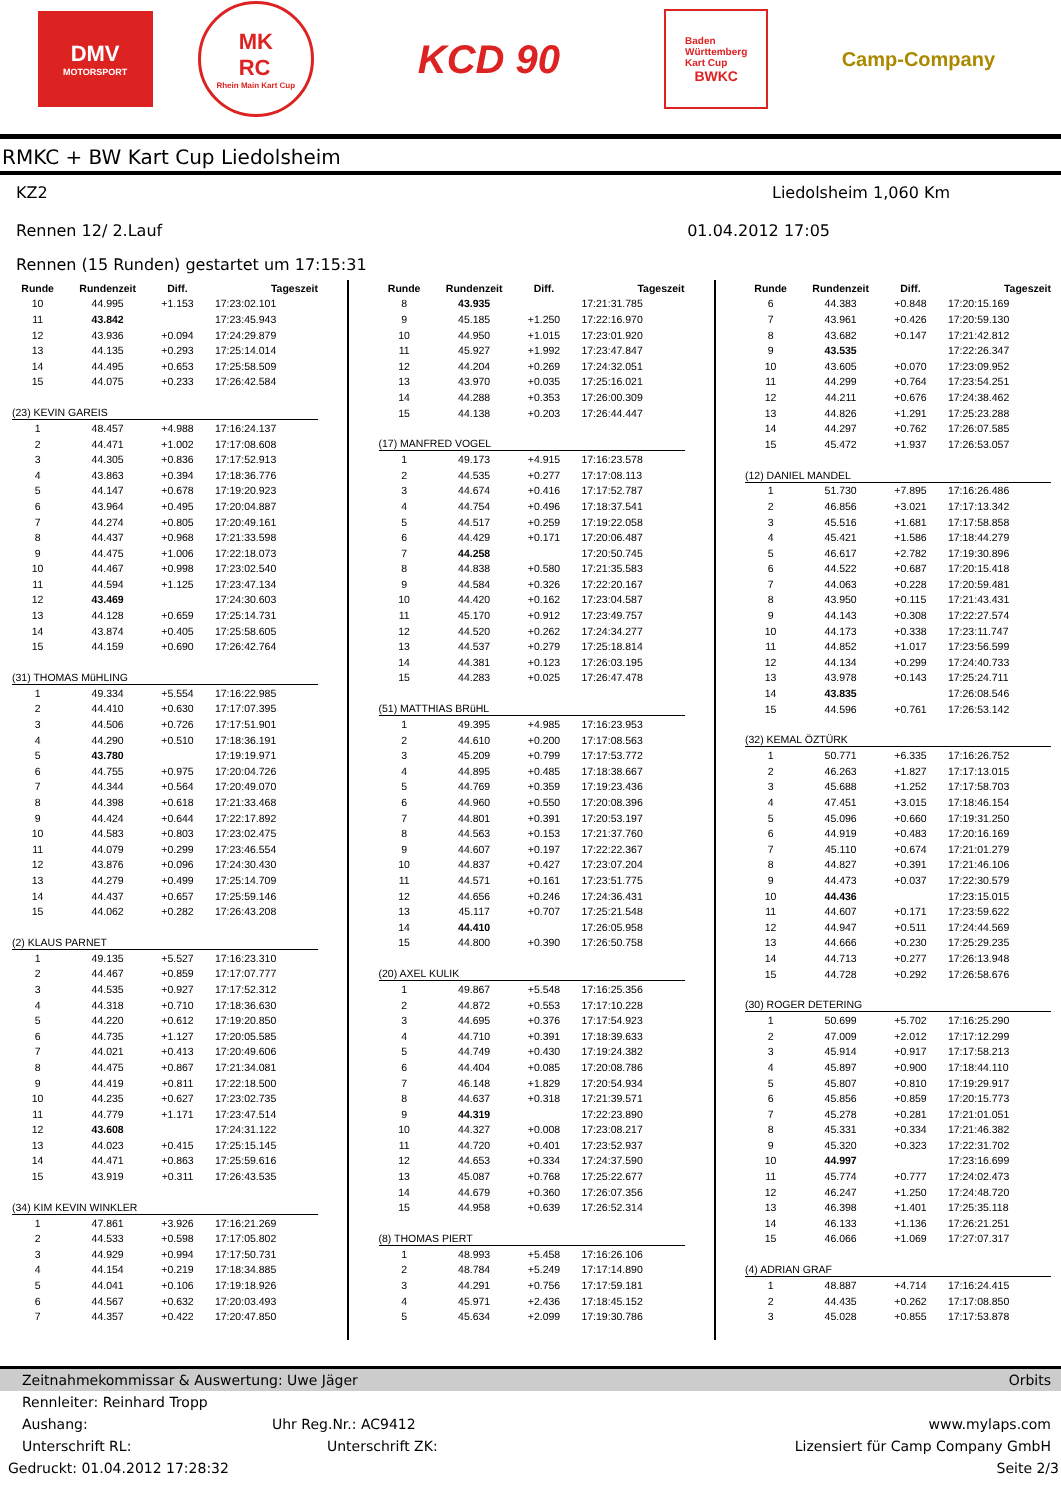DMV
MOTORSPORT
MK
RC
Rhein Main Kart Cup
KCD 90
Baden
Württemberg
Kart Cup
BWKC
Camp-Company
RMKC + BW Kart Cup Liedolsheim
KZ2 Liedolsheim 1,060 Km
Rennen 12/ 2.Lauf 01.04.2012 17:05
Rennen (15 Runden) gestartet um 17:15:31
| Runde | Rundenzeit | Diff. | Tageszeit |
| --- | --- | --- | --- |
| 10 | 44.995 | +1.153 | 17:23:02.101 |
| 11 | 43.842 | | 17:23:45.943 |
| 12 | 43.936 | +0.094 | 17:24:29.879 |
| 13 | 44.135 | +0.293 | 17:25:14.014 |
| 14 | 44.495 | +0.653 | 17:25:58.509 |
| 15 | 44.075 | +0.233 | 17:26:42.584 |
| (23) KEVIN GAREIS | | | |
| 1 | 48.457 | +4.988 | 17:16:24.137 |
| 2 | 44.471 | +1.002 | 17:17:08.608 |
| 3 | 44.305 | +0.836 | 17:17:52.913 |
| 4 | 43.863 | +0.394 | 17:18:36.776 |
| 5 | 44.147 | +0.678 | 17:19:20.923 |
| 6 | 43.964 | +0.495 | 17:20:04.887 |
| 7 | 44.274 | +0.805 | 17:20:49.161 |
| 8 | 44.437 | +0.968 | 17:21:33.598 |
| 9 | 44.475 | +1.006 | 17:22:18.073 |
| 10 | 44.467 | +0.998 | 17:23:02.540 |
| 11 | 44.594 | +1.125 | 17:23:47.134 |
| 12 | 43.469 | | 17:24:30.603 |
| 13 | 44.128 | +0.659 | 17:25:14.731 |
| 14 | 43.874 | +0.405 | 17:25:58.605 |
| 15 | 44.159 | +0.690 | 17:26:42.764 |
| (31) THOMAS MüHLING | | | |
| 1 | 49.334 | +5.554 | 17:16:22.985 |
| 2 | 44.410 | +0.630 | 17:17:07.395 |
| 3 | 44.506 | +0.726 | 17:17:51.901 |
| 4 | 44.290 | +0.510 | 17:18:36.191 |
| 5 | 43.780 | | 17:19:19.971 |
| 6 | 44.755 | +0.975 | 17:20:04.726 |
| 7 | 44.344 | +0.564 | 17:20:49.070 |
| 8 | 44.398 | +0.618 | 17:21:33.468 |
| 9 | 44.424 | +0.644 | 17:22:17.892 |
| 10 | 44.583 | +0.803 | 17:23:02.475 |
| 11 | 44.079 | +0.299 | 17:23:46.554 |
| 12 | 43.876 | +0.096 | 17:24:30.430 |
| 13 | 44.279 | +0.499 | 17:25:14.709 |
| 14 | 44.437 | +0.657 | 17:25:59.146 |
| 15 | 44.062 | +0.282 | 17:26:43.208 |
| (2) KLAUS PARNET | | | |
| 1 | 49.135 | +5.527 | 17:16:23.310 |
| 2 | 44.467 | +0.859 | 17:17:07.777 |
| 3 | 44.535 | +0.927 | 17:17:52.312 |
| 4 | 44.318 | +0.710 | 17:18:36.630 |
| 5 | 44.220 | +0.612 | 17:19:20.850 |
| 6 | 44.735 | +1.127 | 17:20:05.585 |
| 7 | 44.021 | +0.413 | 17:20:49.606 |
| 8 | 44.475 | +0.867 | 17:21:34.081 |
| 9 | 44.419 | +0.811 | 17:22:18.500 |
| 10 | 44.235 | +0.627 | 17:23:02.735 |
| 11 | 44.779 | +1.171 | 17:23:47.514 |
| 12 | 43.608 | | 17:24:31.122 |
| 13 | 44.023 | +0.415 | 17:25:15.145 |
| 14 | 44.471 | +0.863 | 17:25:59.616 |
| 15 | 43.919 | +0.311 | 17:26:43.535 |
| (34) KIM KEVIN WINKLER | | | |
| 1 | 47.861 | +3.926 | 17:16:21.269 |
| 2 | 44.533 | +0.598 | 17:17:05.802 |
| 3 | 44.929 | +0.994 | 17:17:50.731 |
| 4 | 44.154 | +0.219 | 17:18:34.885 |
| 5 | 44.041 | +0.106 | 17:19:18.926 |
| 6 | 44.567 | +0.632 | 17:20:03.493 |
| 7 | 44.357 | +0.422 | 17:20:47.850 |
| Runde | Rundenzeit | Diff. | Tageszeit |
| --- | --- | --- | --- |
| 8 | 43.935 | | 17:21:31.785 |
| 9 | 45.185 | +1.250 | 17:22:16.970 |
| 10 | 44.950 | +1.015 | 17:23:01.920 |
| 11 | 45.927 | +1.992 | 17:23:47.847 |
| 12 | 44.204 | +0.269 | 17:24:32.051 |
| 13 | 43.970 | +0.035 | 17:25:16.021 |
| 14 | 44.288 | +0.353 | 17:26:00.309 |
| 15 | 44.138 | +0.203 | 17:26:44.447 |
| (17) MANFRED VOGEL | | | |
| 1 | 49.173 | +4.915 | 17:16:23.578 |
| 2 | 44.535 | +0.277 | 17:17:08.113 |
| 3 | 44.674 | +0.416 | 17:17:52.787 |
| 4 | 44.754 | +0.496 | 17:18:37.541 |
| 5 | 44.517 | +0.259 | 17:19:22.058 |
| 6 | 44.429 | +0.171 | 17:20:06.487 |
| 7 | 44.258 | | 17:20:50.745 |
| 8 | 44.838 | +0.580 | 17:21:35.583 |
| 9 | 44.584 | +0.326 | 17:22:20.167 |
| 10 | 44.420 | +0.162 | 17:23:04.587 |
| 11 | 45.170 | +0.912 | 17:23:49.757 |
| 12 | 44.520 | +0.262 | 17:24:34.277 |
| 13 | 44.537 | +0.279 | 17:25:18.814 |
| 14 | 44.381 | +0.123 | 17:26:03.195 |
| 15 | 44.283 | +0.025 | 17:26:47.478 |
| (51) MATTHIAS BRüHL | | | |
| 1 | 49.395 | +4.985 | 17:16:23.953 |
| 2 | 44.610 | +0.200 | 17:17:08.563 |
| 3 | 45.209 | +0.799 | 17:17:53.772 |
| 4 | 44.895 | +0.485 | 17:18:38.667 |
| 5 | 44.769 | +0.359 | 17:19:23.436 |
| 6 | 44.960 | +0.550 | 17:20:08.396 |
| 7 | 44.801 | +0.391 | 17:20:53.197 |
| 8 | 44.563 | +0.153 | 17:21:37.760 |
| 9 | 44.607 | +0.197 | 17:22:22.367 |
| 10 | 44.837 | +0.427 | 17:23:07.204 |
| 11 | 44.571 | +0.161 | 17:23:51.775 |
| 12 | 44.656 | +0.246 | 17:24:36.431 |
| 13 | 45.117 | +0.707 | 17:25:21.548 |
| 14 | 44.410 | | 17:26:05.958 |
| 15 | 44.800 | +0.390 | 17:26:50.758 |
| (20) AXEL KULIK | | | |
| 1 | 49.867 | +5.548 | 17:16:25.356 |
| 2 | 44.872 | +0.553 | 17:17:10.228 |
| 3 | 44.695 | +0.376 | 17:17:54.923 |
| 4 | 44.710 | +0.391 | 17:18:39.633 |
| 5 | 44.749 | +0.430 | 17:19:24.382 |
| 6 | 44.404 | +0.085 | 17:20:08.786 |
| 7 | 46.148 | +1.829 | 17:20:54.934 |
| 8 | 44.637 | +0.318 | 17:21:39.571 |
| 9 | 44.319 | | 17:22:23.890 |
| 10 | 44.327 | +0.008 | 17:23:08.217 |
| 11 | 44.720 | +0.401 | 17:23:52.937 |
| 12 | 44.653 | +0.334 | 17:24:37.590 |
| 13 | 45.087 | +0.768 | 17:25:22.677 |
| 14 | 44.679 | +0.360 | 17:26:07.356 |
| 15 | 44.958 | +0.639 | 17:26:52.314 |
| (8) THOMAS PIERT | | | |
| 1 | 48.993 | +5.458 | 17:16:26.106 |
| 2 | 48.784 | +5.249 | 17:17:14.890 |
| 3 | 44.291 | +0.756 | 17:17:59.181 |
| 4 | 45.971 | +2.436 | 17:18:45.152 |
| 5 | 45.634 | +2.099 | 17:19:30.786 |
| Runde | Rundenzeit | Diff. | Tageszeit |
| --- | --- | --- | --- |
| 6 | 44.383 | +0.848 | 17:20:15.169 |
| 7 | 43.961 | +0.426 | 17:20:59.130 |
| 8 | 43.682 | +0.147 | 17:21:42.812 |
| 9 | 43.535 | | 17:22:26.347 |
| 10 | 43.605 | +0.070 | 17:23:09.952 |
| 11 | 44.299 | +0.764 | 17:23:54.251 |
| 12 | 44.211 | +0.676 | 17:24:38.462 |
| 13 | 44.826 | +1.291 | 17:25:23.288 |
| 14 | 44.297 | +0.762 | 17:26:07.585 |
| 15 | 45.472 | +1.937 | 17:26:53.057 |
| (12) DANIEL MANDEL | | | |
| 1 | 51.730 | +7.895 | 17:16:26.486 |
| 2 | 46.856 | +3.021 | 17:17:13.342 |
| 3 | 45.516 | +1.681 | 17:17:58.858 |
| 4 | 45.421 | +1.586 | 17:18:44.279 |
| 5 | 46.617 | +2.782 | 17:19:30.896 |
| 6 | 44.522 | +0.687 | 17:20:15.418 |
| 7 | 44.063 | +0.228 | 17:20:59.481 |
| 8 | 43.950 | +0.115 | 17:21:43.431 |
| 9 | 44.143 | +0.308 | 17:22:27.574 |
| 10 | 44.173 | +0.338 | 17:23:11.747 |
| 11 | 44.852 | +1.017 | 17:23:56.599 |
| 12 | 44.134 | +0.299 | 17:24:40.733 |
| 13 | 43.978 | +0.143 | 17:25:24.711 |
| 14 | 43.835 | | 17:26:08.546 |
| 15 | 44.596 | +0.761 | 17:26:53.142 |
| (32) KEMAL ÖZTÜRK | | | |
| 1 | 50.771 | +6.335 | 17:16:26.752 |
| 2 | 46.263 | +1.827 | 17:17:13.015 |
| 3 | 45.688 | +1.252 | 17:17:58.703 |
| 4 | 47.451 | +3.015 | 17:18:46.154 |
| 5 | 45.096 | +0.660 | 17:19:31.250 |
| 6 | 44.919 | +0.483 | 17:20:16.169 |
| 7 | 45.110 | +0.674 | 17:21:01.279 |
| 8 | 44.827 | +0.391 | 17:21:46.106 |
| 9 | 44.473 | +0.037 | 17:22:30.579 |
| 10 | 44.436 | | 17:23:15.015 |
| 11 | 44.607 | +0.171 | 17:23:59.622 |
| 12 | 44.947 | +0.511 | 17:24:44.569 |
| 13 | 44.666 | +0.230 | 17:25:29.235 |
| 14 | 44.713 | +0.277 | 17:26:13.948 |
| 15 | 44.728 | +0.292 | 17:26:58.676 |
| (30) ROGER DETERING | | | |
| 1 | 50.699 | +5.702 | 17:16:25.290 |
| 2 | 47.009 | +2.012 | 17:17:12.299 |
| 3 | 45.914 | +0.917 | 17:17:58.213 |
| 4 | 45.897 | +0.900 | 17:18:44.110 |
| 5 | 45.807 | +0.810 | 17:19:29.917 |
| 6 | 45.856 | +0.859 | 17:20:15.773 |
| 7 | 45.278 | +0.281 | 17:21:01.051 |
| 8 | 45.331 | +0.334 | 17:21:46.382 |
| 9 | 45.320 | +0.323 | 17:22:31.702 |
| 10 | 44.997 | | 17:23:16.699 |
| 11 | 45.774 | +0.777 | 17:24:02.473 |
| 12 | 46.247 | +1.250 | 17:24:48.720 |
| 13 | 46.398 | +1.401 | 17:25:35.118 |
| 14 | 46.133 | +1.136 | 17:26:21.251 |
| 15 | 46.066 | +1.069 | 17:27:07.317 |
| (4) ADRIAN GRAF | | | |
| 1 | 48.887 | +4.714 | 17:16:24.415 |
| 2 | 44.435 | +0.262 | 17:17:08.850 |
| 3 | 45.028 | +0.855 | 17:17:53.878 |
Zeitnahmekommissar & Auswertung: Uwe Jäger Orbits
Rennleiter: Reinhard Tropp
Aushang: Uhr Reg.Nr.: AC9412 www.mylaps.com
Unterschrift RL: Unterschrift ZK: Lizensiert für Camp Company GmbH
Gedruckt: 01.04.2012 17:28:32 Seite 2/3